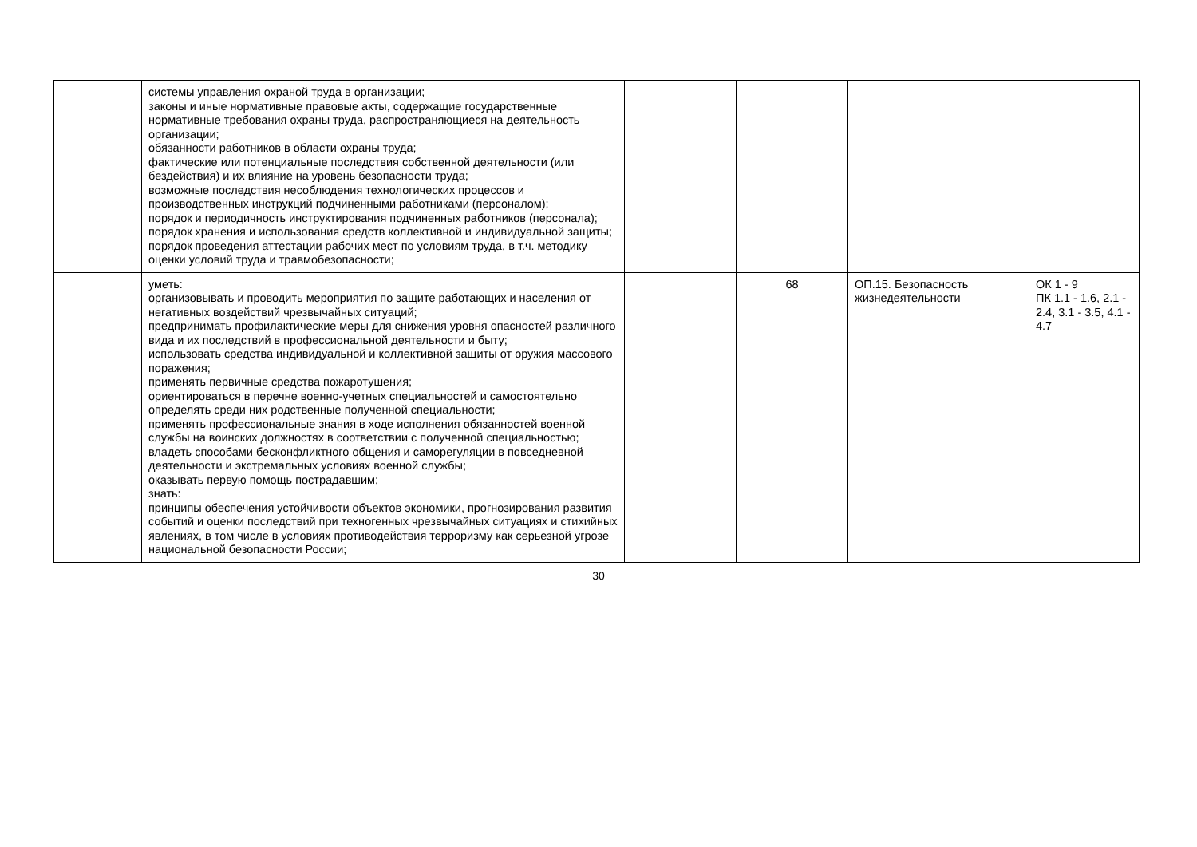| | системы управления охраной труда в организации; законы и иные нормативные правовые акты, содержащие государственные нормативные требования охраны труда, распространяющиеся на деятельность организации; обязанности работников в области охраны труда; фактические или потенциальные последствия собственной деятельности (или бездействия) и их влияние на уровень безопасности труда; возможные последствия несоблюдения технологических процессов и производственных инструкций подчиненными работниками (персоналом); порядок и периодичность инструктирования подчиненных работников (персонала); порядок хранения и использования средств коллективной и индивидуальной защиты; порядок проведения аттестации рабочих мест по условиям труда, в т.ч. методику оценки условий труда и травмобезопасности; | | | | |
| | уметь: организовывать и проводить мероприятия по защите работающих и населения от негативных воздействий чрезвычайных ситуаций; предпринимать профилактические меры для снижения уровня опасностей различного вида и их последствий в профессиональной деятельности и быту; использовать средства индивидуальной и коллективной защиты от оружия массового поражения; применять первичные средства пожаротушения; ориентироваться в перечне военно-учетных специальностей и самостоятельно определять среди них родственные полученной специальности; применять профессиональные знания в ходе исполнения обязанностей военной службы на воинских должностях в соответствии с полученной специальностью; владеть способами бесконфликтного общения и саморегуляции в повседневной деятельности и экстремальных условиях военной службы; оказывать первую помощь пострадавшим; знать: принципы обеспечения устойчивости объектов экономики, прогнозирования развития событий и оценки последствий при техногенных чрезвычайных ситуациях и стихийных явлениях, в том числе в условиях противодействия терроризму как серьезной угрозе национальной безопасности России; | | 68 | ОП.15. Безопасность жизнедеятельности | ОК 1 - 9 ПК 1.1 - 1.6, 2.1 - 2.4, 3.1 - 3.5, 4.1 - 4.7 |
30